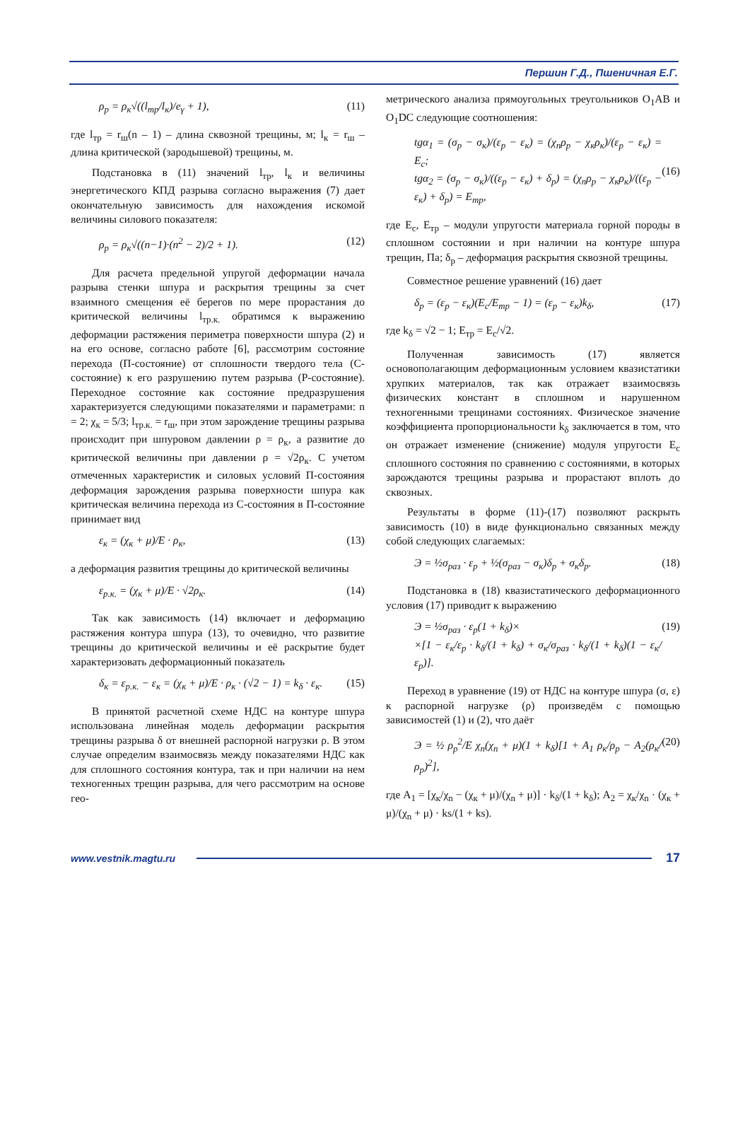Першин Г.Д., Пшеничная Е.Г.
ρ<sub>р</sub> = ρ<sub>к</sub>√((l<sub>тр</sub>/l<sub>к</sub>)/e<sub>γ</sub> + 1), (11)
где l<sub>тр</sub> = r<sub>ш</sub>(n – 1) – длина сквозной трещины, м; l<sub>к</sub> = r<sub>ш</sub> – длина критической (зародышевой) трещины, м.
Подстановка в (11) значений l<sub>тр</sub>, l<sub>к</sub> и величины энергетического КПД разрыва согласно выражения (7) дает окончательную зависимость для нахождения искомой величины силового показателя:
ρ<sub>р</sub> = ρ<sub>к</sub>√((n−1)·(n<sup>2</sup> − 2)/2 + 1). (12)
Для расчета предельной упругой деформации начала разрыва стенки шпура и раскрытия трещины за счет взаимного смещения её берегов по мере прорастания до критической величины l<sub>тр.к.</sub> обратимся к выражению деформации растяжения периметра поверхности шпура (2) и на его основе, согласно работе [6], рассмотрим состояние перехода (П-состояние) от сплошности твердого тела (С-состояние) к его разрушению путем разрыва (Р-состояние). Переходное состояние как состояние предразрушения характеризуется следующими показателями и параметрами: n = 2; χ<sub>к</sub> = 5/3; l<sub>тр.к.</sub> = r<sub>ш</sub>, при этом зарождение трещины разрыва происходит при шпуровом давлении ρ = ρ<sub>к</sub>, а развитие до критической величины при давлении ρ = √2ρ<sub>к</sub>. С учетом отмеченных характеристик и силовых условий П-состояния деформация зарождения разрыва поверхности шпура как критическая величина перехода из С-состояния в П-состояние принимает вид
ε<sub>к</sub> = (χ<sub>к</sub> + μ)/E · ρ<sub>к</sub>, (13)
а деформация развития трещины до критической величины
ε<sub>р.к.</sub> = (χ<sub>к</sub> + μ)/E · √2ρ<sub>к</sub>. (14)
Так как зависимость (14) включает и деформацию растяжения контура шпура (13), то очевидно, что развитие трещины до критической величины и её раскрытие будет характеризовать деформационный показатель
δ<sub>к</sub> = ε<sub>р.к.</sub> − ε<sub>к</sub> = (χ<sub>к</sub> + μ)/E · ρ<sub>к</sub> · (√2 − 1) = k<sub>δ</sub> · ε<sub>к</sub>. (15)
В принятой расчетной схеме НДС на контуре шпура использована линейная модель деформации раскрытия трещины разрыва δ от внешней распорной нагрузки ρ. В этом случае определим взаимосвязь между показателями НДС как для сплошного состояния контура, так и при наличии на нем техногенных трещин разрыва, для чего рассмотрим на основе гео-
метрического анализа прямоугольных треугольников O<sub>1</sub>AB и O<sub>1</sub>DC следующие соотношения:
tgα<sub>1</sub> = (σ<sub>р</sub> − σ<sub>к</sub>)/(ε<sub>р</sub> − ε<sub>к</sub>) = (χ<sub>n</sub>ρ<sub>р</sub> − χ<sub>к</sub>ρ<sub>к</sub>)/(ε<sub>р</sub> − ε<sub>к</sub>) = E<sub>с</sub>;
tgα<sub>2</sub> = (σ<sub>р</sub> − σ<sub>к</sub>)/((ε<sub>р</sub> − ε<sub>к</sub>) + δ<sub>р</sub>) = (χ<sub>n</sub>ρ<sub>р</sub> − χ<sub>к</sub>ρ<sub>к</sub>)/((ε<sub>р</sub> − ε<sub>к</sub>) + δ<sub>р</sub>) = E<sub>тр</sub>,
(16)
где E<sub>с</sub>, E<sub>тр</sub> – модули упругости материала горной породы в сплошном состоянии и при наличии на контуре шпура трещин, Па; δ<sub>р</sub> – деформация раскрытия сквозной трещины.
Совместное решение уравнений (16) дает
δ<sub>р</sub> = (ε<sub>р</sub> − ε<sub>к</sub>)(E<sub>с</sub>/E<sub>тр</sub> − 1) = (ε<sub>р</sub> − ε<sub>к</sub>)k<sub>δ</sub>, (17)
где k<sub>δ</sub> = √2 − 1; E<sub>тр</sub> = E<sub>с</sub>/√2.
Полученная зависимость (17) является основополагающим деформационным условием квазистатики хрупких материалов, так как отражает взаимосвязь физических констант в сплошном и нарушенном техногенными трещинами состояниях. Физическое значение коэффициента пропорциональности k<sub>δ</sub> заключается в том, что он отражает изменение (снижение) модуля упругости E<sub>с</sub> сплошного состояния по сравнению с состояниями, в которых зарождаются трещины разрыва и прорастают вплоть до сквозных.
Результаты в форме (11)-(17) позволяют раскрыть зависимость (10) в виде функционально связанных между собой следующих слагаемых:
Э = ½σ<sub>раз</sub> · ε<sub>р</sub> + ½(σ<sub>раз</sub> − σ<sub>к</sub>)δ<sub>р</sub> + σ<sub>к</sub>δ<sub>р</sub>. (18)
Подстановка в (18) квазистатического деформационного условия (17) приводит к выражению
Э = ½σ<sub>раз</sub> · ε<sub>р</sub>(1 + k<sub>δ</sub>)×
×[1 − ε<sub>к</sub>/ε<sub>р</sub> · k<sub>δ</sub>/(1 + k<sub>δ</sub>) + σ<sub>к</sub>/σ<sub>раз</sub> · k<sub>δ</sub>/(1 + k<sub>δ</sub>)(1 − ε<sub>к</sub>/ε<sub>р</sub>)]. (19)
Переход в уравнение (19) от НДС на контуре шпура (σ, ε) к распорной нагрузке (ρ) произведём с помощью зависимостей (1) и (2), что даёт
Э = ½ ρ<sub>р</sub><sup>2</sup>/E χ<sub>n</sub>(χ<sub>n</sub> + μ)(1 + k<sub>δ</sub>)[1 + A<sub>1</sub> ρ<sub>к</sub>/ρ<sub>р</sub> − A<sub>2</sub>(ρ<sub>к</sub>/ρ<sub>р</sub>)<sup>2</sup>], (20)
где A<sub>1</sub> = [χ<sub>к</sub>/χ<sub>n</sub> − (χ<sub>к</sub> + μ)/(χ<sub>n</sub> + μ)] · k<sub>δ</sub>/(1 + k<sub>δ</sub>); A<sub>2</sub> = χ<sub>к</sub>/χ<sub>n</sub> · (χ<sub>к</sub> + μ)/(χ<sub>n</sub> + μ) · ks/(1 + ks).
www.vestnik.magtu.ru 17